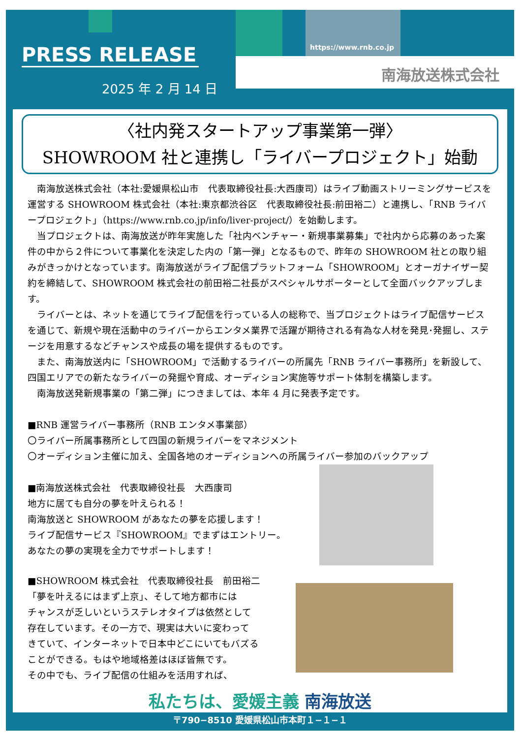PRESS RELEASE https://www.rnb.co.jp
南海放送株式会社
2025 年 2 月 14 日
〈社内発スタートアップ事業第一弾〉
SHOWROOM 社と連携し「ライバープロジェクト」始動
　南海放送株式会社（本社:愛媛県松山市　代表取締役社長:大西康司）はライブ動画ストリーミングサービスを運営する SHOWROOM 株式会社（本社:東京都渋谷区　代表取締役社長:前田裕二）と連携し、「RNB ライバープロジェクト」（https://www.rnb.co.jp/info/liver-project/）を始動します。
　当プロジェクトは、南海放送が昨年実施した「社内ベンチャー・新規事業募集」で社内から応募のあった案件の中から２件について事業化を決定した内の「第一弾」となるもので、昨年の SHOWROOM 社との取り組みがきっかけとなっています。南海放送がライブ配信プラットフォーム「SHOWROOM」とオーガナイザー契約を締結して、SHOWROOM 株式会社の前田裕二社長がスペシャルサポーターとして全面バックアップします。
　ライバーとは、ネットを通じてライブ配信を行っている人の総称で、当プロジェクトはライブ配信サービスを通じて、新規や現在活動中のライバーからエンタメ業界で活躍が期待される有為な人材を発見･発掘し、ステージを用意するなどチャンスや成長の場を提供するものです。
　また、南海放送内に「SHOWROOM」で活動するライバーの所属先「RNB ライバー事務所」を新設して、四国エリアでの新たなライバーの発掘や育成、オーディション実施等サポート体制を構築します。
　南海放送発新規事業の「第二弾」につきましては、本年 4 月に発表予定です。
■RNB 運営ライバー事務所（RNB エンタメ事業部）
〇ライバー所属事務所として四国の新規ライバーをマネジメント
〇オーディション主催に加え、全国各地のオーディションへの所属ライバー参加のバックアップ
■南海放送株式会社　代表取締役社長　大西康司
地方に居ても自分の夢を叶えられる！
南海放送と SHOWROOM があなたの夢を応援します！
ライブ配信サービス『SHOWROOM』でまずはエントリー。
あなたの夢の実現を全力でサポートします！
■SHOWROOM 株式会社　代表取締役社長　前田裕二
「夢を叶えるにはまず上京」、そして地方都市には
チャンスが乏しいというステレオタイプは依然として
存在しています。その一方で、現実は大いに変わって
きていて、インターネットで日本中どこにいてもバズる
ことができる。もはや地域格差はほぼ皆無です。
その中でも、ライブ配信の仕組みを活用すれば、
私たちは、愛媛主義 南海放送
〒790−8510 愛媛県松山市本町１−１−１